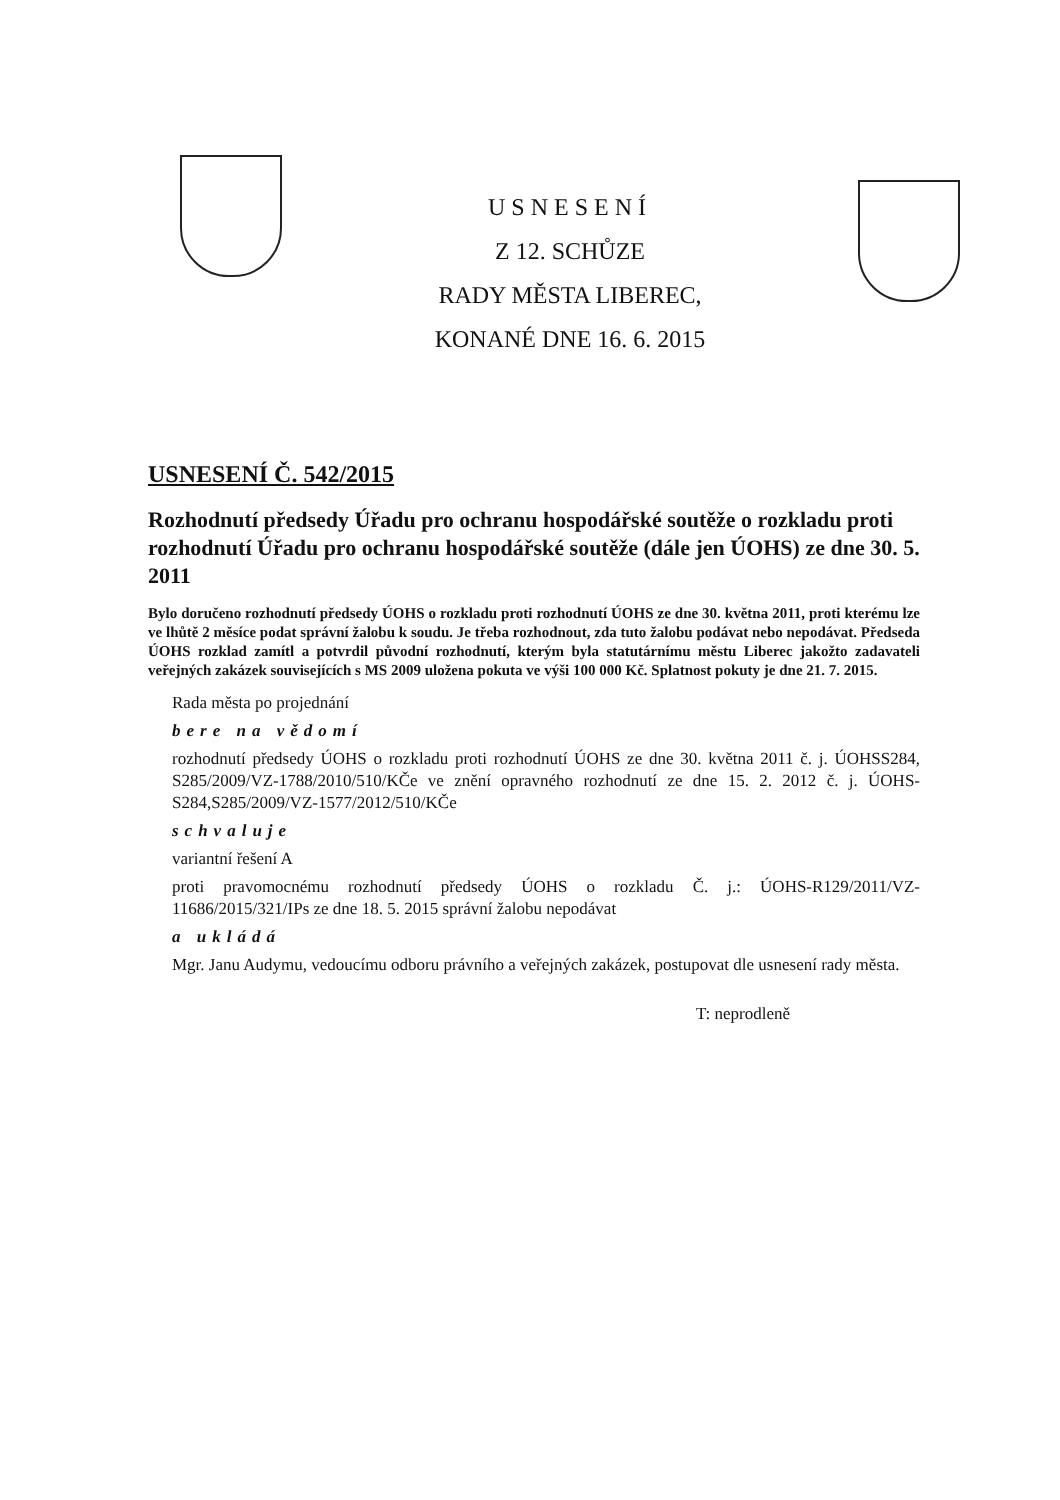USNESENÍ
Z 12. SCHŮZE
RADY MĚSTA LIBEREC,
KONANÉ DNE 16. 6. 2015
USNESENÍ Č. 542/2015
Rozhodnutí předsedy Úřadu pro ochranu hospodářské soutěže o rozkladu proti rozhodnutí Úřadu pro ochranu hospodářské soutěže (dále jen ÚOHS) ze dne 30. 5. 2011
Bylo doručeno rozhodnutí předsedy ÚOHS o rozkladu proti rozhodnutí ÚOHS ze dne 30. května 2011, proti kterému lze ve lhůtě 2 měsíce podat správní žalobu k soudu. Je třeba rozhodnout, zda tuto žalobu podávat nebo nepodávat. Předseda ÚOHS rozklad zamítl a potvrdil původní rozhodnutí, kterým byla statutárnímu městu Liberec jakožto zadavateli veřejných zakázek souvisejících s MS 2009 uložena pokuta ve výši 100 000 Kč. Splatnost pokuty je dne 21. 7. 2015.
Rada města po projednání
bere na vědomí
rozhodnutí předsedy ÚOHS o rozkladu proti rozhodnutí ÚOHS ze dne 30. května 2011 č. j. ÚOHSS284, S285/2009/VZ-1788/2010/510/KČe ve znění opravného rozhodnutí ze dne 15. 2. 2012 č. j. ÚOHS-S284,S285/2009/VZ-1577/2012/510/KČe
schvaluje
variantní řešení A
proti pravomocnému rozhodnutí předsedy ÚOHS o rozkladu Č. j.: ÚOHS-R129/2011/VZ-11686/2015/321/IPs ze dne 18. 5. 2015 správní žalobu nepodávat
a ukládá
Mgr. Janu Audymu, vedoucímu odboru právního a veřejných zakázek, postupovat dle usnesení rady města.
T: neprodleně